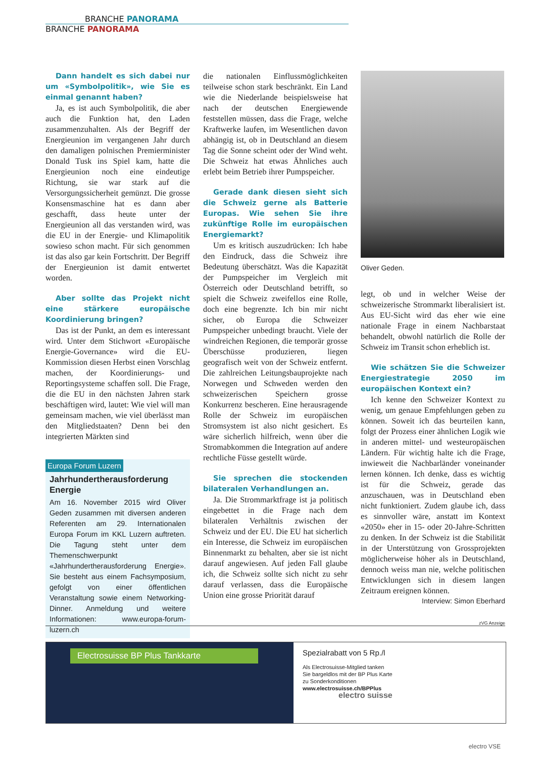BRANCHE PANORAMA
BRANCHE PANORAMA
Dann handelt es sich dabei nur um «Symbolpolitik», wie Sie es einmal genannt haben?
Ja, es ist auch Symbolpolitik, die aber auch die Funktion hat, den Laden zusammenzuhalten. Als der Begriff der Energieunion im vergangenen Jahr durch den damaligen polnischen Premierminister Donald Tusk ins Spiel kam, hatte die Energieunion noch eine eindeutige Richtung, sie war stark auf die Versorgungssicherheit gemünzt. Die grosse Konsensmaschine hat es dann aber geschafft, dass heute unter der Energieunion all das verstanden wird, was die EU in der Energie- und Klimapolitik sowieso schon macht. Für sich genommen ist das also gar kein Fortschritt. Der Begriff der Energieunion ist damit entwertet worden.
Aber sollte das Projekt nicht eine stärkere europäische Koordinierung bringen?
Das ist der Punkt, an dem es interessant wird. Unter dem Stichwort «Europäische Energie-Governance» wird die EU-Kommission diesen Herbst einen Vorschlag machen, der Koordinierungs- und Reportingsysteme schaffen soll. Die Frage, die die EU in den nächsten Jahren stark beschäftigen wird, lautet: Wie viel will man gemeinsam machen, wie viel überlässt man den Mitgliedstaaten? Denn bei den integrierten Märkten sind
Europa Forum Luzern
Jahrhundertherausforderung Energie
Am 16. November 2015 wird Oliver Geden zusammen mit diversen anderen Referenten am 29. Internationalen Europa Forum im KKL Luzern auftreten. Die Tagung steht unter dem Themenschwerpunkt «Jahrhundertherausforderung Energie». Sie besteht aus einem Fachsymposium, gefolgt von einer öffentlichen Veranstaltung sowie einem Networking-Dinner. Anmeldung und weitere Informationen: www.europa-forum-luzern.ch
die nationalen Einflussmöglichkeiten teilweise schon stark beschränkt. Ein Land wie die Niederlande beispielsweise hat nach der deutschen Energiewende feststellen müssen, dass die Frage, welche Kraftwerke laufen, im Wesentlichen davon abhängig ist, ob in Deutschland an diesem Tag die Sonne scheint oder der Wind weht. Die Schweiz hat etwas Ähnliches auch erlebt beim Betrieb ihrer Pumpspeicher.
Gerade dank diesen sieht sich die Schweiz gerne als Batterie Europas. Wie sehen Sie ihre zukünftige Rolle im europäischen Energiemarkt?
Um es kritisch auszudrücken: Ich habe den Eindruck, dass die Schweiz ihre Bedeutung überschätzt. Was die Kapazität der Pumpspeicher im Vergleich mit Österreich oder Deutschland betrifft, so spielt die Schweiz zweifellos eine Rolle, doch eine begrenzte. Ich bin mir nicht sicher, ob Europa die Schweizer Pumpspeicher unbedingt braucht. Viele der windreichen Regionen, die temporär grosse Überschüsse produzieren, liegen geografisch weit von der Schweiz entfernt. Die zahlreichen Leitungsbauprojekte nach Norwegen und Schweden werden den schweizerischen Speichern grosse Konkurrenz bescheren. Eine herausragende Rolle der Schweiz im europäischen Stromsystem ist also nicht gesichert. Es wäre sicherlich hilfreich, wenn über die Stromabkommen die Integration auf andere rechtliche Füsse gestellt würde.
Sie sprechen die stockenden bilateralen Verhandlungen an.
Ja. Die Strommarktfrage ist ja politisch eingebettet in die Frage nach dem bilateralen Verhältnis zwischen der Schweiz und der EU. Die EU hat sicherlich ein Interesse, die Schweiz im europäischen Binnenmarkt zu behalten, aber sie ist nicht darauf angewiesen. Auf jeden Fall glaube ich, die Schweiz sollte sich nicht zu sehr darauf verlassen, dass die Europäische Union eine grosse Priorität darauf
Oliver Geden.
legt, ob und in welcher Weise der schweizerische Strommarkt liberalisiert ist. Aus EU-Sicht wird das eher wie eine nationale Frage in einem Nachbarstaat behandelt, obwohl natürlich die Rolle der Schweiz im Transit schon erheblich ist.
Wie schätzen Sie die Schweizer Energiestrategie 2050 im europäischen Kontext ein?
Ich kenne den Schweizer Kontext zu wenig, um genaue Empfehlungen geben zu können. Soweit ich das beurteilen kann, folgt der Prozess einer ähnlichen Logik wie in anderen mittel- und westeuropäischen Ländern. Für wichtig halte ich die Frage, inwieweit die Nachbarländer voneinander lernen können. Ich denke, dass es wichtig ist für die Schweiz, gerade das anzuschauen, was in Deutschland eben nicht funktioniert. Zudem glaube ich, dass es sinnvoller wäre, anstatt im Kontext «2050» eher in 15- oder 20-Jahre-Schritten zu denken. In der Schweiz ist die Stabilität in der Unterstützung von Grossprojekten möglicherweise höher als in Deutschland, dennoch weiss man nie, welche politischen Entwicklungen sich in diesem langen Zeitraum ereignen können.
Interview: Simon Eberhard
zVG Anzeige
Electrosuisse BP Plus Tankkarte
Spezialrabatt von 5 Rp./l
Als Electrosuisse-Mitglied tanken
Sie bargeldlos mit der BP Plus Karte
zu Sonderkonditionen
www.electrosuisse.ch/BPPlus
electro suisse
electro VSE